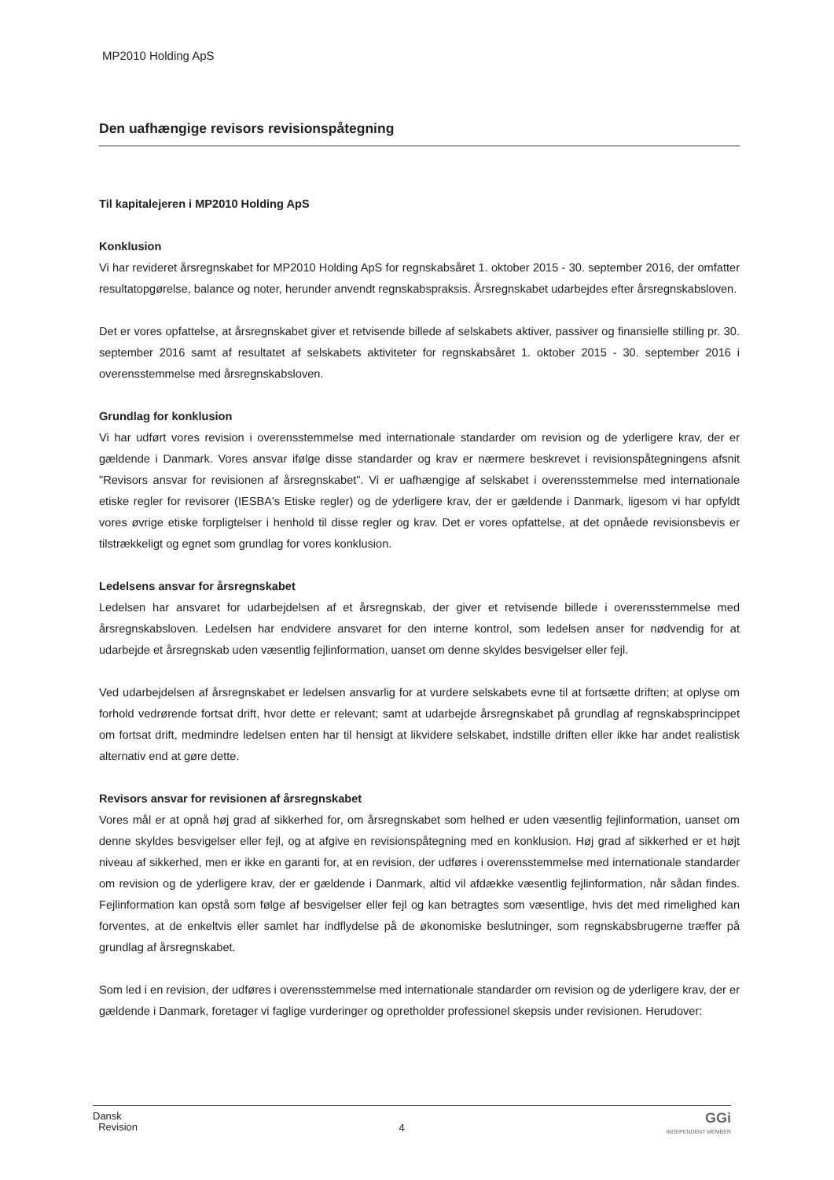MP2010 Holding ApS
Den uafhængige revisors revisionspåtegning
Til kapitalejeren i MP2010 Holding ApS
Konklusion
Vi har revideret årsregnskabet for MP2010 Holding ApS for regnskabsåret 1. oktober 2015 - 30. september 2016, der omfatter resultatopgørelse, balance og noter, herunder anvendt regnskabspraksis. Årsregnskabet udarbejdes efter årsregnskabsloven.
Det er vores opfattelse, at årsregnskabet giver et retvisende billede af selskabets aktiver, passiver og finansielle stilling pr. 30. september 2016 samt af resultatet af selskabets aktiviteter for regnskabsåret 1. oktober 2015 - 30. september 2016 i overensstemmelse med årsregnskabsloven.
Grundlag for konklusion
Vi har udført vores revision i overensstemmelse med internationale standarder om revision og de yderligere krav, der er gældende i Danmark. Vores ansvar ifølge disse standarder og krav er nærmere beskrevet i revisionspåtegningens afsnit "Revisors ansvar for revisionen af årsregnskabet". Vi er uafhængige af selskabet i overensstemmelse med internationale etiske regler for revisorer (IESBA's Etiske regler) og de yderligere krav, der er gældende i Danmark, ligesom vi har opfyldt vores øvrige etiske forpligtelser i henhold til disse regler og krav. Det er vores opfattelse, at det opnåede revisionsbevis er tilstrækkeligt og egnet som grundlag for vores konklusion.
Ledelsens ansvar for årsregnskabet
Ledelsen har ansvaret for udarbejdelsen af et årsregnskab, der giver et retvisende billede i overensstemmelse med årsregnskabsloven. Ledelsen har endvidere ansvaret for den interne kontrol, som ledelsen anser for nødvendig for at udarbejde et årsregnskab uden væsentlig fejlinformation, uanset om denne skyldes besvigelser eller fejl.
Ved udarbejdelsen af årsregnskabet er ledelsen ansvarlig for at vurdere selskabets evne til at fortsætte driften; at oplyse om forhold vedrørende fortsat drift, hvor dette er relevant; samt at udarbejde årsregnskabet på grundlag af regnskabsprincippet om fortsat drift, medmindre ledelsen enten har til hensigt at likvidere selskabet, indstille driften eller ikke har andet realistisk alternativ end at gøre dette.
Revisors ansvar for revisionen af årsregnskabet
Vores mål er at opnå høj grad af sikkerhed for, om årsregnskabet som helhed er uden væsentlig fejlinformation, uanset om denne skyldes besvigelser eller fejl, og at afgive en revisionspåtegning med en konklusion. Høj grad af sikkerhed er et højt niveau af sikkerhed, men er ikke en garanti for, at en revision, der udføres i overensstemmelse med internationale standarder om revision og de yderligere krav, der er gældende i Danmark, altid vil afdække væsentlig fejlinformation, når sådan findes. Fejlinformation kan opstå som følge af besvigelser eller fejl og kan betragtes som væsentlige, hvis det med rimelighed kan forventes, at de enkeltvis eller samlet har indflydelse på de økonomiske beslutninger, som regnskabsbrugerne træffer på grundlag af årsregnskabet.
Som led i en revision, der udføres i overensstemmelse med internationale standarder om revision og de yderligere krav, der er gældende i Danmark, foretager vi faglige vurderinger og opretholder professionel skepsis under revisionen. Herudover:
Dansk
Revision
4
GGi
INDEPENDENT MEMBER